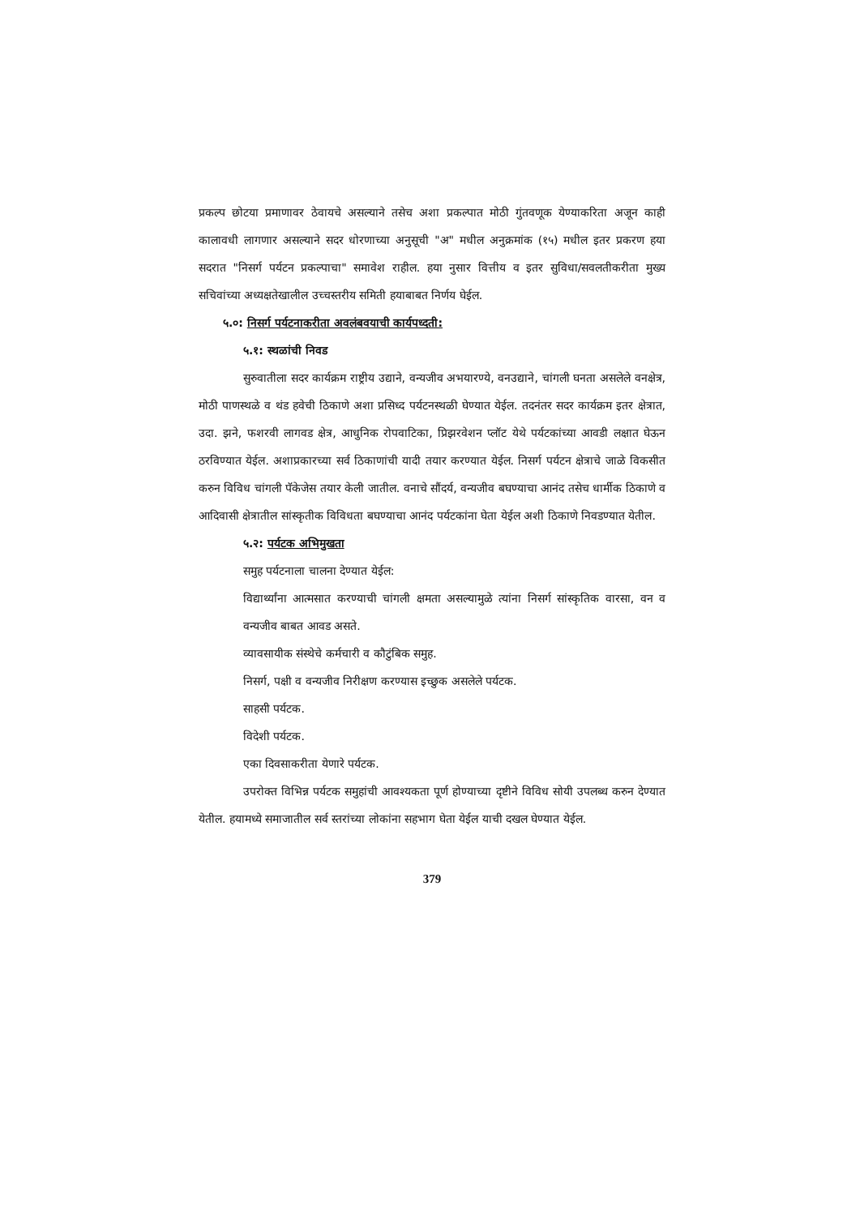प्रकल्प छोटया प्रमाणावर ठेवायचे असल्याने तसेच अशा प्रकल्पात मोठी गुंतवणूक येण्याकरिता अजून काही कालावधी लागणार असल्याने सदर धोरणाच्या अनुसूची "अ" मधील अनुक्रमांक (१५) मधील इतर प्रकरण हया सदरात "निसर्ग पर्यटन प्रकल्पाचा" समावेश राहील. हया नुसार वित्तीय व इतर सुविधा/सवलतीकरीता मुख्य सचिवांच्या अध्यक्षतेखालील उच्चस्तरीय समिती हयाबाबत निर्णय घेईल.
५.०: निसर्ग पर्यटनाकरीता अवलंबवयाची कार्यपध्दती:
५.१: स्थळांची निवड
सुरुवातीला सदर कार्यक्रम राष्ट्रीय उद्याने, वन्यजीव अभयारण्ये, वनउद्याने, चांगली घनता असलेले वनक्षेत्र, मोठी पाणस्थळे व थंड हवेची ठिकाणे अशा प्रसिध्द पर्यटनस्थळी घेण्यात येईल. तदनंतर सदर कार्यक्रम इतर क्षेत्रात, उदा. झने, फशरवी लागवड क्षेत्र, आधुनिक रोपवाटिका, प्रिझरवेशन प्लॉट येथे पर्यटकांच्या आवडी लक्षात घेऊन ठरविण्यात येईल. अशाप्रकारच्या सर्व ठिकाणांची यादी तयार करण्यात येईल. निसर्ग पर्यटन क्षेत्राचे जाळे विकसीत करुन विविध चांगली पॅकेजेस तयार केली जातील. वनाचे सौंदर्य, वन्यजीव बघण्याचा आनंद तसेच धार्मीक ठिकाणे व आदिवासी क्षेत्रातील सांस्कृतीक विविधता बघण्याचा आनंद पर्यटकांना घेता येईल अशी ठिकाणे निवडण्यात येतील.
५.२: पर्यटक अभिमुखता
समुह पर्यटनाला चालना देण्यात येईल:
विद्यार्थ्यांना आत्मसात करण्याची चांगली क्षमता असल्यामुळे त्यांना निसर्ग सांस्कृतिक वारसा, वन व वन्यजीव बाबत आवड असते.
व्यावसायीक संस्थेचे कर्मचारी व कौटुंबिक समुह.
निसर्ग, पक्षी व वन्यजीव निरीक्षण करण्यास इच्छुक असलेले पर्यटक.
साहसी पर्यटक.
विदेशी पर्यटक.
एका दिवसाकरीता येणारे पर्यटक.
उपरोक्त विभिन्न पर्यटक समुहांची आवश्यकता पूर्ण होण्याच्या दृष्टीने विविध सोयी उपलब्ध करुन देण्यात येतील. हयामध्ये समाजातील सर्व स्तरांच्या लोकांना सहभाग घेता येईल याची दखल घेण्यात येईल.
379